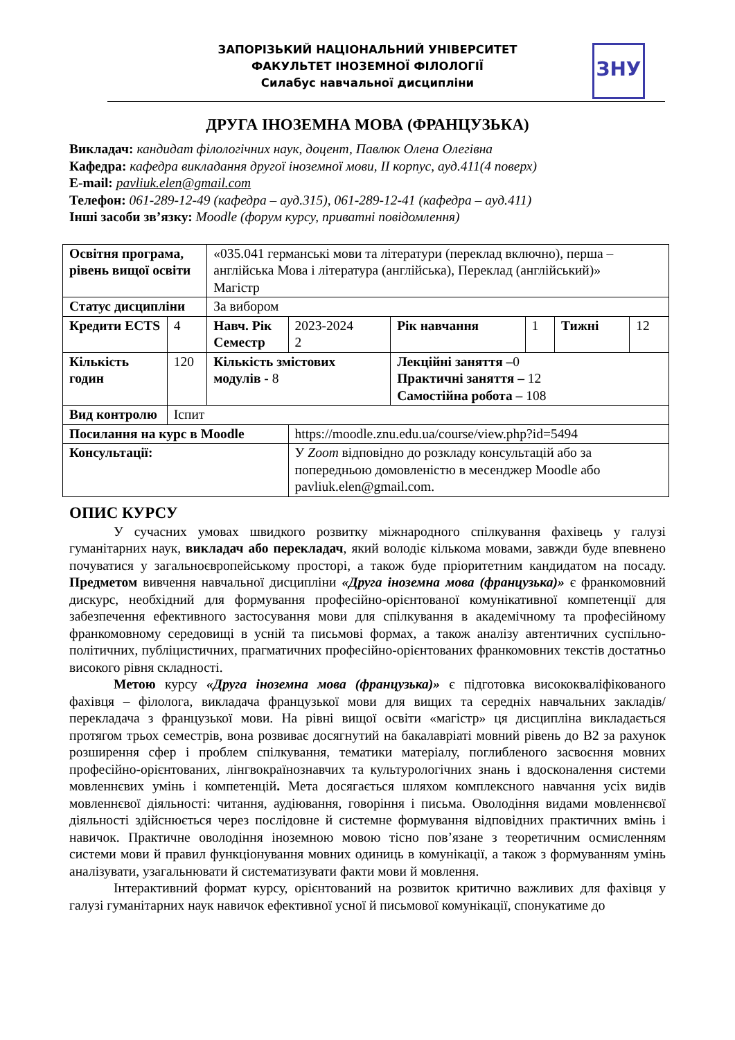ЗАПОРІЗЬКИЙ НАЦІОНАЛЬНИЙ УНІВЕРСИТЕТ
ФАКУЛЬТЕТ ІНОЗЕМНОЇ ФІЛОЛОГІЇ
Силабус навчальної дисципліни
ЗНУ
ДРУГА ІНОЗЕМНА МОВА (ФРАНЦУЗЬКА)
Викладач: кандидат філологічних наук, доцент, Павлюк Олена Олегівна
Кафедра: кафедра викладання другої іноземної мови, ІІ корпус, ауд.411(4 поверх)
E-mail: pavliuk.elen@gmail.com
Телефон: 061-289-12-49 (кафедра – ауд.315), 061-289-12-41 (кафедра – ауд.411)
Інші засоби зв’язку: Moodle (форум курсу, приватні повідомлення)
| Освітня програма, рівень вищої освіти | | «035.041 германські мови та літератури (переклад включно), перша – англійська Мова і література (англійська), Переклад (англійський)» Магістр | | | | | |
| Статус дисципліни | | За вибором | | | | | |
| Кредити ECTS | 4 | Навч. Рік Семестр | 2023-2024 2 | Рік навчання | 1 | Тижні | 12 |
| Кількість годин | 120 | Кількість змістових модулів - 8 | | Лекційні заняття – 0 Практичні заняття – 12 Самостійна робота – 108 | | | |
| Вид контролю | Іспит | | | | | | |
| Посилання на курс в Moodle | | | https://moodle.znu.edu.ua/course/view.php?id=5494 | | | | |
| Консультації: | | | У Zoom відповідно до розкладу консультацій або за попередньою домовленістю в месенджер Moodle або pavliuk.elen@gmail.com. | | | | |
ОПИС КУРСУ
У сучасних умовах швидкого розвитку міжнародного спілкування фахівець у галузі гуманітарних наук, викладач або перекладач, який володіє кількома мовами, завжди буде впевнено почуватися у загальноєвропейському просторі, а також буде пріоритетним кандидатом на посаду. Предметом вивчення навчальної дисципліни «Друга іноземна мова (французька)» є франкомовний дискурс, необхідний для формування професійно-орієнтованої комунікативної компетенції для забезпечення ефективного застосування мови для спілкування в академічному та професійному франкомовному середовищі в усній та письмові формах, а також аналізу автентичних суспільно-політичних, публіцистичних, прагматичних професійно-орієнтованих франкомовних текстів достатньо високого рівня складності.
Метою курсу «Друга іноземна мова (французька)» є підготовка висококваліфікованого фахівця – філолога, викладача французької мови для вищих та середніх навчальних закладів/перекладача з французької мови. На рівні вищої освіти «магістр» ця дисципліна викладається протягом трьох семестрів, вона розвиває досягнутий на бакалавріаті мовний рівень до В2 за рахунок розширення сфер і проблем спілкування, тематики матеріалу, поглибленого засвоєння мовних професійно-орієнтованих, лінгвокраїнознавчих та культурологічних знань і вдосконалення системи мовленнєвих умінь і компетенцій. Мета досягається шляхом комплексного навчання усіх видів мовленнєвої діяльності: читання, аудіювання, говоріння і письма. Оволодіння видами мовленнєвої діяльності здійснюється через послідовне й системне формування відповідних практичних вмінь і навичок. Практичне оволодіння іноземною мовою тісно пов’язане з теоретичним осмисленням системи мови й правил функціонування мовних одиниць в комунікації, а також з формуванням умінь аналізувати, узагальнювати й систематизувати факти мови й мовлення.
Інтерактивний формат курсу, орієнтований на розвиток критично важливих для фахівця у галузі гуманітарних наук навичок ефективної усної й письмової комунікації, спонукатиме до